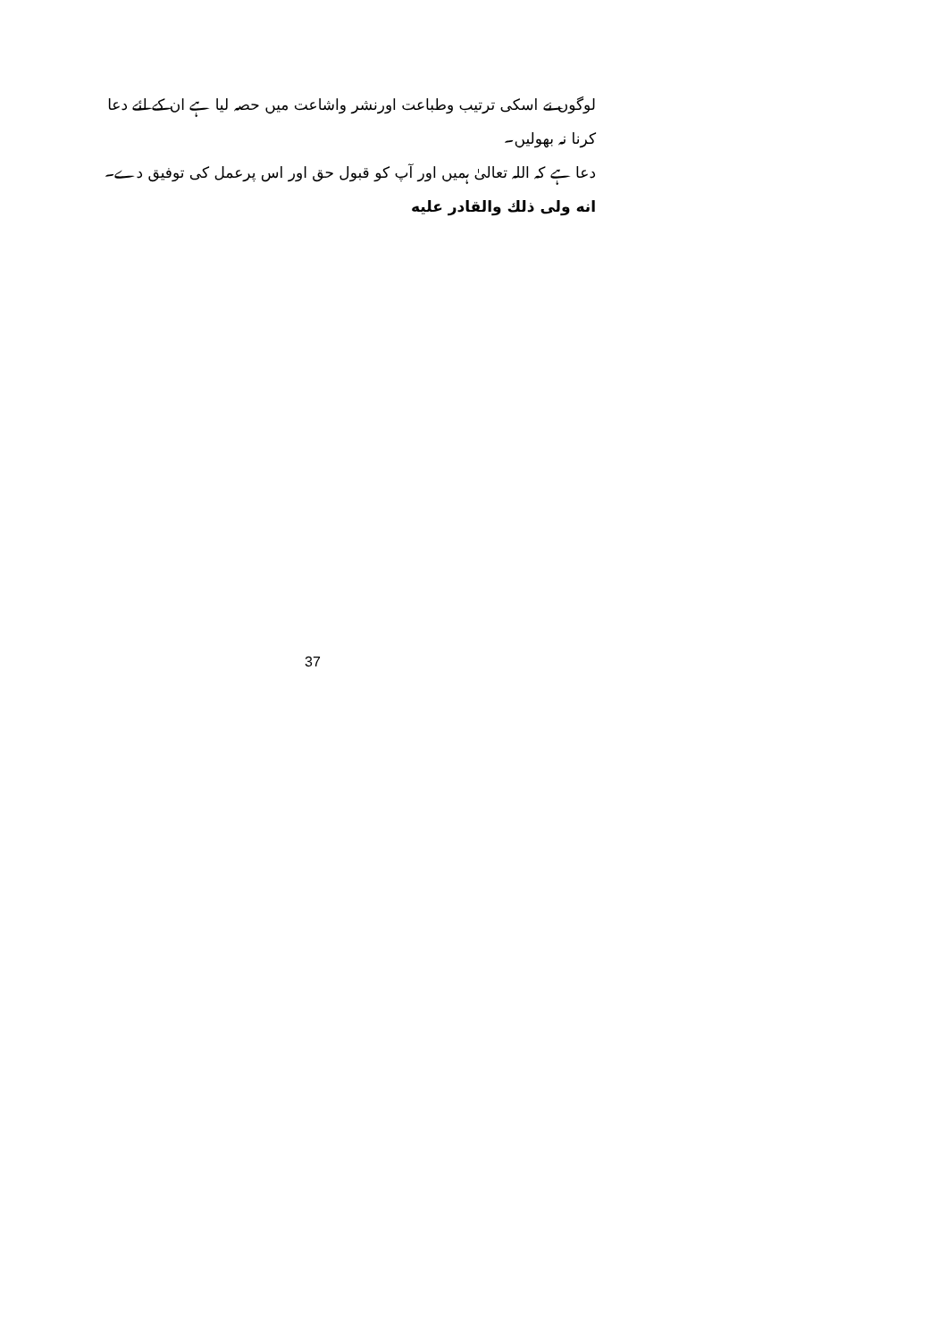لوگوں نے اسکی ترتیب وطباعت اورنشر واشاعت میں حصہ لیا ہے ان کے لئے دعا کرنا نہ بھولیں۔
دعا ہے کہ اللہ تعالیٰ ہمیں اور آپ کو قبول حق اور اس پرعمل کی توفیق دے۔ انه ولى ذلك والقادر عليه
37